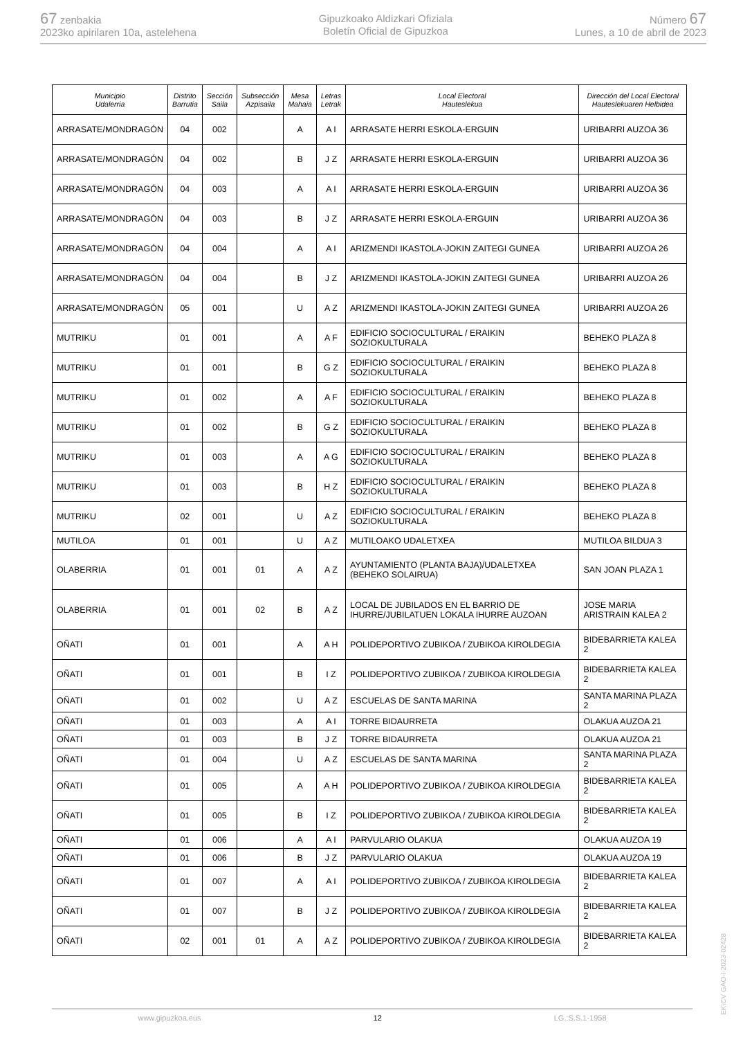67 zenbakia
2023ko apirilaren 10a, astelehena
Gipuzkoako Aldizkari Ofiziala
Boletín Oficial de Gipuzkoa
Número 67
Lunes, a 10 de abril de 2023
| Municipio Udalerria | Distrito Barrutia | Sección Saila | Subsección Azpisaila | Mesa Mahaia | Letras Letrak | Local Electoral Hauteslekua | Dirección del Local Electoral Hauteslekuaren Helbidea |
| --- | --- | --- | --- | --- | --- | --- | --- |
| ARRASATE/MONDRAGÓN | 04 | 002 | | A | A I | ARRASATE HERRI ESKOLA-ERGUIN | URIBARRI AUZOA 36 |
| ARRASATE/MONDRAGÓN | 04 | 002 | | B | J Z | ARRASATE HERRI ESKOLA-ERGUIN | URIBARRI AUZOA 36 |
| ARRASATE/MONDRAGÓN | 04 | 003 | | A | A I | ARRASATE HERRI ESKOLA-ERGUIN | URIBARRI AUZOA 36 |
| ARRASATE/MONDRAGÓN | 04 | 003 | | B | J Z | ARRASATE HERRI ESKOLA-ERGUIN | URIBARRI AUZOA 36 |
| ARRASATE/MONDRAGÓN | 04 | 004 | | A | A I | ARIZMENDI IKASTOLA-JOKIN ZAITEGI GUNEA | URIBARRI AUZOA 26 |
| ARRASATE/MONDRAGÓN | 04 | 004 | | B | J Z | ARIZMENDI IKASTOLA-JOKIN ZAITEGI GUNEA | URIBARRI AUZOA 26 |
| ARRASATE/MONDRAGÓN | 05 | 001 | | U | A Z | ARIZMENDI IKASTOLA-JOKIN ZAITEGI GUNEA | URIBARRI AUZOA 26 |
| MUTRIKU | 01 | 001 | | A | A F | EDIFICIO SOCIOCULTURAL / ERAIKIN SOZIOKULTURALA | BEHEKO PLAZA 8 |
| MUTRIKU | 01 | 001 | | B | G Z | EDIFICIO SOCIOCULTURAL / ERAIKIN SOZIOKULTURALA | BEHEKO PLAZA 8 |
| MUTRIKU | 01 | 002 | | A | A F | EDIFICIO SOCIOCULTURAL / ERAIKIN SOZIOKULTURALA | BEHEKO PLAZA 8 |
| MUTRIKU | 01 | 002 | | B | G Z | EDIFICIO SOCIOCULTURAL / ERAIKIN SOZIOKULTURALA | BEHEKO PLAZA 8 |
| MUTRIKU | 01 | 003 | | A | A G | EDIFICIO SOCIOCULTURAL / ERAIKIN SOZIOKULTURALA | BEHEKO PLAZA 8 |
| MUTRIKU | 01 | 003 | | B | H Z | EDIFICIO SOCIOCULTURAL / ERAIKIN SOZIOKULTURALA | BEHEKO PLAZA 8 |
| MUTRIKU | 02 | 001 | | U | A Z | EDIFICIO SOCIOCULTURAL / ERAIKIN SOZIOKULTURALA | BEHEKO PLAZA 8 |
| MUTILOA | 01 | 001 | | U | A Z | MUTILOAKO UDALETXEA | MUTILOA BILDUA 3 |
| OLABERRIA | 01 | 001 | 01 | A | A Z | AYUNTAMIENTO (PLANTA BAJA)/UDALETXEA (BEHEKO SOLAIRUA) | SAN JOAN PLAZA 1 |
| OLABERRIA | 01 | 001 | 02 | B | A Z | LOCAL DE JUBILADOS EN EL BARRIO DE IHURRE/JUBILATUEN LOKALA IHURRE AUZOAN | JOSE MARIA ARISTRAIN KALEA 2 |
| OÑATI | 01 | 001 | | A | A H | POLIDEPORTIVO ZUBIKOA / ZUBIKOA KIROLDEGIA | BIDEBARRIETA KALEA 2 |
| OÑATI | 01 | 001 | | B | I Z | POLIDEPORTIVO ZUBIKOA / ZUBIKOA KIROLDEGIA | BIDEBARRIETA KALEA 2 |
| OÑATI | 01 | 002 | | U | A Z | ESCUELAS DE SANTA MARINA | SANTA MARINA PLAZA 2 |
| OÑATI | 01 | 003 | | A | A I | TORRE BIDAURRETA | OLAKUA AUZOA 21 |
| OÑATI | 01 | 003 | | B | J Z | TORRE BIDAURRETA | OLAKUA AUZOA 21 |
| OÑATI | 01 | 004 | | U | A Z | ESCUELAS DE SANTA MARINA | SANTA MARINA PLAZA 2 |
| OÑATI | 01 | 005 | | A | A H | POLIDEPORTIVO ZUBIKOA / ZUBIKOA KIROLDEGIA | BIDEBARRIETA KALEA 2 |
| OÑATI | 01 | 005 | | B | I Z | POLIDEPORTIVO ZUBIKOA / ZUBIKOA KIROLDEGIA | BIDEBARRIETA KALEA 2 |
| OÑATI | 01 | 006 | | A | A I | PARVULARIO OLAKUA | OLAKUA AUZOA 19 |
| OÑATI | 01 | 006 | | B | J Z | PARVULARIO OLAKUA | OLAKUA AUZOA 19 |
| OÑATI | 01 | 007 | | A | A I | POLIDEPORTIVO ZUBIKOA / ZUBIKOA KIROLDEGIA | BIDEBARRIETA KALEA 2 |
| OÑATI | 01 | 007 | | B | J Z | POLIDEPORTIVO ZUBIKOA / ZUBIKOA KIROLDEGIA | BIDEBARRIETA KALEA 2 |
| OÑATI | 02 | 001 | 01 | A | A Z | POLIDEPORTIVO ZUBIKOA / ZUBIKOA KIROLDEGIA | BIDEBARRIETA KALEA 2 |
www.gipuzkoa.eus 12 LG.:S.S.1-1958
EK\CV GAO-I-2023-02428